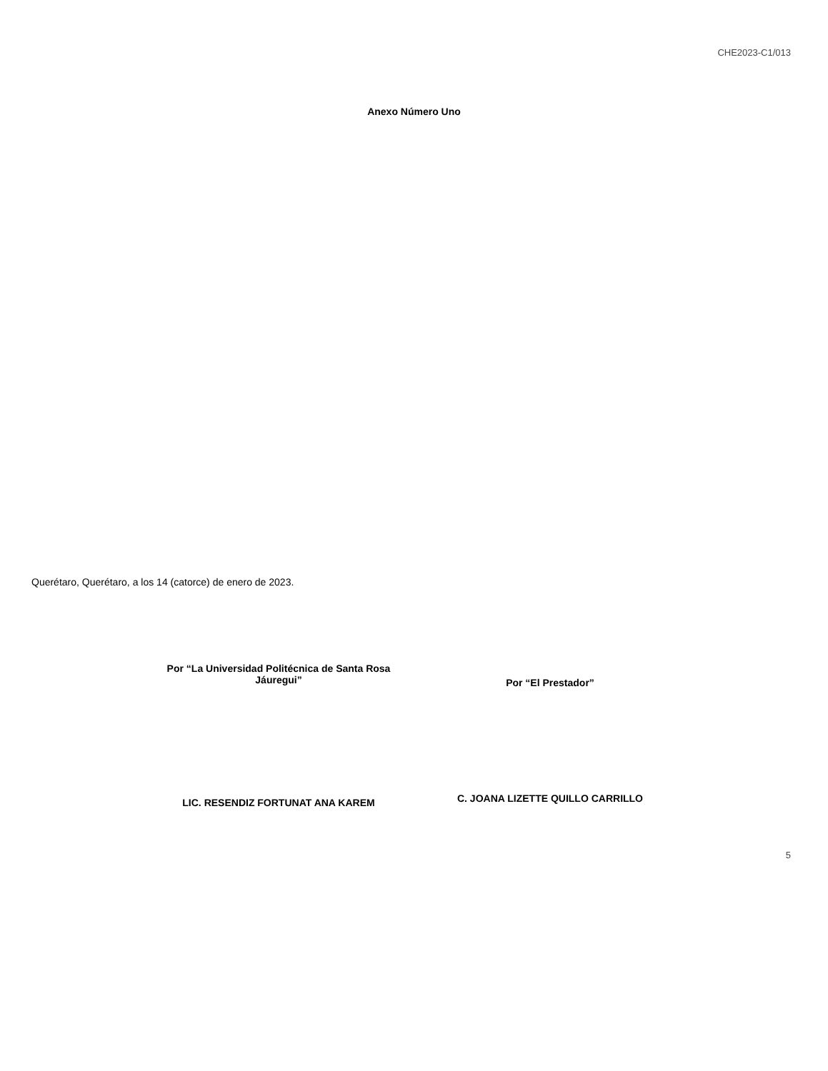CHE2023-C1/013
Anexo Número Uno
Querétaro, Querétaro, a los 14 (catorce) de enero de 2023.
Por “La Universidad Politécnica de Santa Rosa
Jáuregui”
Por “El Prestador”
LIC. RESENDIZ FORTUNAT ANA KAREM
C. JOANA LIZETTE QUILLO CARRILLO
5